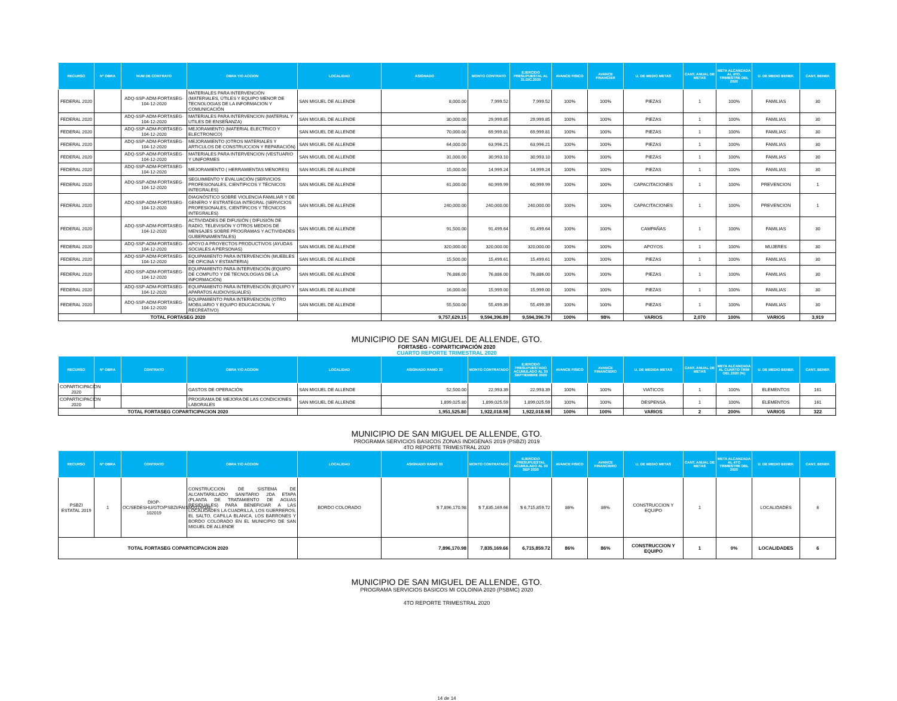| RECURSO | N° OBRA | NUM DE CONTRATO | OBRA Y/O ACCION | LOCALIDAD | ASIGNADO | MONTO CONTRATO | EJERCIDO PRESUPUESTAL AL 31.DIC.2020 | AVANCE FISICO | AVANCE FINANCIER | U. DE MEDIO METAS | CANT. ANUAL DE METAS | META ALCANZADA AL 4TO. TRIMESTRE DEL 2020 | U. DE MEDIO BENEF. | CANT. BENEF. |
| --- | --- | --- | --- | --- | --- | --- | --- | --- | --- | --- | --- | --- | --- | --- |
| FEDERAL 2020 | | ADQ-SSP-ADM-FORTASEG-104-12-2020 | MATERIALES PARA INTERVENCIÓN (MATERIALES, ÚTILES Y EQUIPO MENOR DE TECNOLOGIAS DE LA INFORMACION Y COMUNICACIÓN | SAN MIGUEL DE ALLENDE | 8,000.00 | 7,999.52 | 7,999.52 | 100% | 100% | PIEZAS | 1 | 100% | FAMILIAS | 30 |
| FEDERAL 2020 | | ADQ-SSP-ADM-FORTASEG-104-12-2020 | MATERIALES PARA INTERVENCION (MATERIAL Y UTILES DE ENSEÑANZA) | SAN MIGUEL DE ALLENDE | 30,000.00 | 29,999.85 | 29,999.85 | 100% | 100% | PIEZAS | 1 | 100% | FAMILIAS | 30 |
| FEDERAL 2020 | | ADQ-SSP-ADM-FORTASEG-104-12-2020 | MEJORAMIENTO (MATERIAL ELECTRICO Y ELECTRONICO) | SAN MIGUEL DE ALLENDE | 70,000.00 | 69,999.81 | 69,999.81 | 100% | 100% | PIEZAS | 1 | 100% | FAMILIAS | 30 |
| FEDERAL 2020 | | ADQ-SSP-ADM-FORTASEG-104-12-2020 | MEJORAMIENTO (OTROS MATERIALES Y ARTICULOS DE CONSTRUCCION Y REPARACIÓN) | SAN MIGUEL DE ALLENDE | 64,000.00 | 63,996.21 | 63,996.21 | 100% | 100% | PIEZAS | 1 | 100% | FAMILIAS | 30 |
| FEDERAL 2020 | | ADQ-SSP-ADM-FORTASEG-104-12-2020 | MATERIALES PARA INTERVENCION (VESTUARIO Y UNIFORMES | SAN MIGUEL DE ALLENDE | 31,000.00 | 30,993.10 | 30,993.10 | 100% | 100% | PIEZAS | 1 | 100% | FAMILIAS | 30 |
| FEDERAL 2020 | | ADQ-SSP-ADM-FORTASEG-104-12-2020 | MEJORAMIENTO ( HERRAMIENTAS MENORES) | SAN MIGUEL DE ALLENDE | 15,000.00 | 14,999.24 | 14,999.24 | 100% | 100% | PIEZAS | 1 | 100% | FAMILIAS | 30 |
| FEDERAL 2020 | | ADQ-SSP-ADM-FORTASEG-104-12-2020 | SEGUIMIENTO Y EVALUACIÓN (SERVICIOS PROFESIONALES, CIENTIFICOS Y TÉCNICOS INTEGRALES) | SAN MIGUEL DE ALLENDE | 61,000.00 | 60,999.99 | 60,999.99 | 100% | 100% | CAPACITACIONES | 1 | 100% | PREVENCION | 1 |
| FEDERAL 2020 | | ADQ-SSP-ADM-FORTASEG-104-12-2020 | DIAGNÓSTICO SOBRE VIOLENCIA FAMILIAR Y DE GENERO Y ESTRATEGIA INTEGRAL (SERVICIOS PROFESIONALES, CIENTÍFICOS Y TÉCNICOS INTEGRALES) | SAN MIGUEL DE ALLENDE | 240,000.00 | 240,000.00 | 240,000.00 | 100% | 100% | CAPACITACIONES | 1 | 100% | PREVENCION | 1 |
| FEDERAL 2020 | | ADQ-SSP-ADM-FORTASEG-104-12-2020 | ACTIVIDADES DE DIFUSIÓN ( DIFUSIÓN DE RADIO, TELEVISIÓN Y OTROS MEDIOS DE MENSAJES SOBRE PROGRAMAS Y ACTIVIDADES GUBERNAMENTALES) | SAN MIGUEL DE ALLENDE | 91,500.00 | 91,499.64 | 91,499.64 | 100% | 100% | CAMPAÑAS | 1 | 100% | FAMILIAS | 30 |
| FEDERAL 2020 | | ADQ-SSP-ADM-FORTASEG-104-12-2020 | APOYO A PROYECTOS PRODUCTIVOS (AYUDAS SOCIALES A PERSONAS) | SAN MIGUEL DE ALLENDE | 320,000.00 | 320,000.00 | 320,000.00 | 100% | 100% | APOYOS | 1 | 100% | MUJERES | 30 |
| FEDERAL 2020 | | ADQ-SSP-ADM-FORTASEG-104-12-2020 | EQUIPAMIENTO PARA INTERVENCIÓN (MUEBLES DE OFICINA Y ESTANTERIA) | SAN MIGUEL DE ALLENDE | 15,500.00 | 15,499.61 | 15,499.61 | 100% | 100% | PIEZAS | 1 | 100% | FAMILIAS | 30 |
| FEDERAL 2020 | | ADQ-SSP-ADM-FORTASEG-104-12-2020 | EQUIPAMIENTO PARA INTERVENCIÓN (EQUIPO DE COMPUTO Y DE TECNOLOGIAS DE LA INFORMACIÓN) | SAN MIGUEL DE ALLENDE | 76,886.00 | 76,886.00 | 76,886.00 | 100% | 100% | PIEZAS | 1 | 100% | FAMILIAS | 30 |
| FEDERAL 2020 | | ADQ-SSP-ADM-FORTASEG-104-12-2020 | EQUIPAMIENTO PARA INTERVENCIÓN (EQUIPO Y APARATOS AUDIOVISUALES) | SAN MIGUEL DE ALLENDE | 16,000.00 | 15,999.00 | 15,999.00 | 100% | 100% | PIEZAS | 1 | 100% | FAMILIAS | 30 |
| FEDERAL 2020 | | ADQ-SSP-ADM-FORTASEG-104-12-2020 | EQUIPAMIENTO PARA INTERVENCIÓN (OTRO MOBILIARIO Y EQUIPO EDUCACIONAL Y RECREATIVO) | SAN MIGUEL DE ALLENDE | 55,500.00 | 55,499.39 | 55,499.39 | 100% | 100% | PIEZAS | 1 | 100% | FAMILIAS | 30 |
| TOTAL FORTASEG 2020 | | | | | 9,757,629.15 | 9,594,396.89 | 9,594,396.79 | 100% | 98% | VARIOS | 2,070 | 100% | VARIOS | 3,919 |
MUNICIPIO DE SAN MIGUEL DE ALLENDE, GTO.
FORTASEG - COPARTICIPACIÓN 2020
CUARTO REPORTE TRIMESTRAL 2020
| RECURSO | N° OBRA | CONTRATO | OBRA Y/O ACCION | LOCALIDAD | ASIGNADO RAMO 33 | MONTO CONTRATADO | EJERCIDO PRESUPUESTADO ACUMULADO AL 30 SEPTIEMBRE 2020 | AVANCE FISICO | AVANCE FINANCIERO | U. DE MEDIDA METAS | CANT. ANUAL DE METAS | META ALCANZADA AL CUARTO TRIM DEL 2020 (%) | U. DE MEDIO BENEF. | CANT. BENEF. |
| --- | --- | --- | --- | --- | --- | --- | --- | --- | --- | --- | --- | --- | --- | --- |
| COPARTICIPACION 2020 | | | GASTOS DE OPERACIÓN | SAN MIGUEL DE ALLENDE | 52,500.00 | 22,993.39 | 22,993.39 | 100% | 100% | VIATICOS | 1 | 100% | ELEMENTOS | 161 |
| COPARTICIPACION 2020 | | | PROGRAMA DE MEJORA DE LAS CONDICIONES LABORALES | SAN MIGUEL DE ALLENDE | 1,899,025.80 | 1,899,025.59 | 1,899,025.59 | 100% | 100% | DESPENSA | 1 | 100% | ELEMENTOS | 161 |
| TOTAL FORTASEG COPARTICIPACION 2020 | | | | | 1,951,525.80 | 1,922,018.98 | 1,922,018.98 | 100% | 100% | VARIOS | 2 | 200% | VARIOS | 322 |
MUNICIPIO DE SAN MIGUEL DE ALLENDE, GTO.
PROGRAMA SERVICIOS BASICOS ZONAS INDIGENAS 2019 (PSBZI) 2019
4TO REPORTE TRIMESTRAL 2020
| RECURSO | N° OBRA | CONTRATO | OBRA Y/O ACCION | LOCALIDAD | ASIGNADO RAMO 33 | MONTO CONTRATADO | EJERCIDO PRESUPUESTAL ACUMULADO AL 30 SEP 2020 | AVANCE FISICO | AVANCE FINANCIERO | U. DE MEDIO METAS | CANT. ANUAL DE METAS | META ALCANZADA AL 4TO TRIMESTRE DEL 2020 | U. DE MEDIO BENEF. | CANT. BENEF. |
| --- | --- | --- | --- | --- | --- | --- | --- | --- | --- | --- | --- | --- | --- | --- |
| PSBZI ESTATAL 2019 | 1 | DIOP-OC/SEDESHU/GTO/PSBZI/FAISM2019/038-102019 | CONSTRUCCION DE SISTEMA DE ALCANTARILLADO SANITARIO 2DA ETAPA (PLANTA DE TRATAMIENTO DE AGUAS RESIDUALES) PARA BENEFICIAR A LAS LOCALIDADES LA CUADRILLA, LOS GUERREROS, EL SALTO, CAPILLA BLANCA, LOS BARRONES Y BORDO COLORADO EN EL MUNICIPIO DE SAN MIGUEL DE ALLENDE | BORDO COLORADO | $ 7,896,170.98 | $ 7,835,169.66 | $ 6,715,859.72 | 86% | 86% | CONSTRUCCION Y EQUIPO | 1 | | LOCALIDADES | 6 |
| TOTAL FORTASEG COPARTICIPACION 2020 | | | | | 7,896,170.98 | 7,835,169.66 | 6,715,859.72 | 86% | 86% | CONSTRUCCION Y EQUIPO | 1 | 0% | LOCALIDADES | 6 |
MUNICIPIO DE SAN MIGUEL DE ALLENDE, GTO.
PROGRAMA SERVICIOS BASICOS MI COLOINIA 2020 (PSBMC) 2020
4TO REPORTE TRIMESTRAL 2020
14 de 14